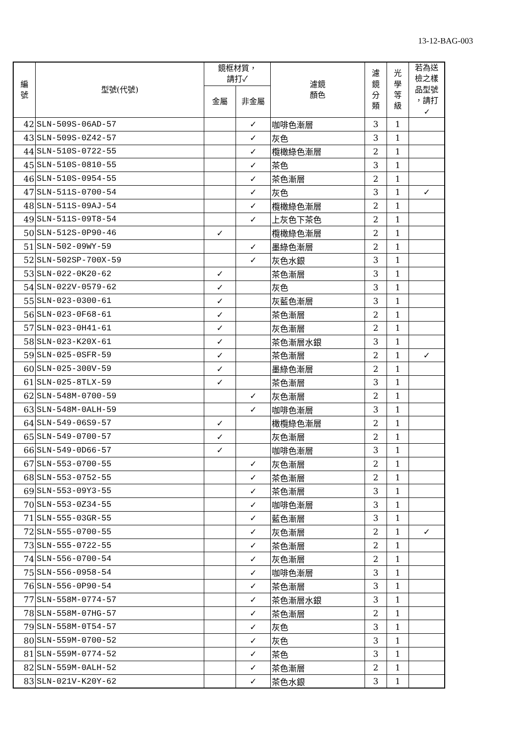13-12-BAG-003
| 編 號 | 型號(代號) | 鏡框材質， 請打✓ | | 濾鏡 顏色 | 濾 鏡 分 類 | 光 學 等 級 | 若為送 檢之樣 品型號 ，請打 ✓ |
| --- | --- | --- | --- | --- | --- | --- | --- |
| | | 金屬 | 非金屬 | | | | |
| 42 | SLN-509S-06AD-57 | | ✓ | 咖啡色漸層 | 3 | 1 | |
| 43 | SLN-509S-0Z42-57 | | ✓ | 灰色 | 3 | 1 | |
| 44 | SLN-510S-0722-55 | | ✓ | 欖橄綠色漸層 | 2 | 1 | |
| 45 | SLN-510S-0810-55 | | ✓ | 茶色 | 3 | 1 | |
| 46 | SLN-510S-0954-55 | | ✓ | 茶色漸層 | 2 | 1 | |
| 47 | SLN-511S-0700-54 | | ✓ | 灰色 | 3 | 1 | ✓ |
| 48 | SLN-511S-09AJ-54 | | ✓ | 欖橄綠色漸層 | 2 | 1 | |
| 49 | SLN-511S-09T8-54 | | ✓ | 上灰色下茶色 | 2 | 1 | |
| 50 | SLN-512S-0P90-46 | ✓ | | 欖橄綠色漸層 | 2 | 1 | |
| 51 | SLN-502-09WY-59 | | ✓ | 墨綠色漸層 | 2 | 1 | |
| 52 | SLN-502SP-700X-59 | | ✓ | 灰色水銀 | 3 | 1 | |
| 53 | SLN-022-0K20-62 | ✓ | | 茶色漸層 | 3 | 1 | |
| 54 | SLN-022V-0579-62 | ✓ | | 灰色 | 3 | 1 | |
| 55 | SLN-023-0300-61 | ✓ | | 灰藍色漸層 | 3 | 1 | |
| 56 | SLN-023-0F68-61 | ✓ | | 茶色漸層 | 2 | 1 | |
| 57 | SLN-023-0H41-61 | ✓ | | 灰色漸層 | 2 | 1 | |
| 58 | SLN-023-K20X-61 | ✓ | | 茶色漸層水銀 | 3 | 1 | |
| 59 | SLN-025-0SFR-59 | ✓ | | 茶色漸層 | 2 | 1 | ✓ |
| 60 | SLN-025-300V-59 | ✓ | | 墨綠色漸層 | 2 | 1 | |
| 61 | SLN-025-8TLX-59 | ✓ | | 茶色漸層 | 3 | 1 | |
| 62 | SLN-548M-0700-59 | | ✓ | 灰色漸層 | 2 | 1 | |
| 63 | SLN-548M-0ALH-59 | | ✓ | 咖啡色漸層 | 3 | 1 | |
| 64 | SLN-549-06S9-57 | ✓ | | 橄欖綠色漸層 | 2 | 1 | |
| 65 | SLN-549-0700-57 | ✓ | | 灰色漸層 | 2 | 1 | |
| 66 | SLN-549-0D66-57 | ✓ | | 咖啡色漸層 | 3 | 1 | |
| 67 | SLN-553-0700-55 | | ✓ | 灰色漸層 | 2 | 1 | |
| 68 | SLN-553-0752-55 | | ✓ | 茶色漸層 | 2 | 1 | |
| 69 | SLN-553-09Y3-55 | | ✓ | 茶色漸層 | 3 | 1 | |
| 70 | SLN-553-0Z34-55 | | ✓ | 咖啡色漸層 | 3 | 1 | |
| 71 | SLN-555-03GR-55 | | ✓ | 藍色漸層 | 3 | 1 | |
| 72 | SLN-555-0700-55 | | ✓ | 灰色漸層 | 2 | 1 | ✓ |
| 73 | SLN-555-0722-55 | | ✓ | 茶色漸層 | 2 | 1 | |
| 74 | SLN-556-0700-54 | | ✓ | 灰色漸層 | 2 | 1 | |
| 75 | SLN-556-0958-54 | | ✓ | 咖啡色漸層 | 3 | 1 | |
| 76 | SLN-556-0P90-54 | | ✓ | 茶色漸層 | 3 | 1 | |
| 77 | SLN-558M-0774-57 | | ✓ | 茶色漸層水銀 | 3 | 1 | |
| 78 | SLN-558M-07HG-57 | | ✓ | 茶色漸層 | 2 | 1 | |
| 79 | SLN-558M-0T54-57 | | ✓ | 灰色 | 3 | 1 | |
| 80 | SLN-559M-0700-52 | | ✓ | 灰色 | 3 | 1 | |
| 81 | SLN-559M-0774-52 | | ✓ | 茶色 | 3 | 1 | |
| 82 | SLN-559M-0ALH-52 | | ✓ | 茶色漸層 | 2 | 1 | |
| 83 | SLN-021V-K20Y-62 | | ✓ | 茶色水銀 | 3 | 1 | |